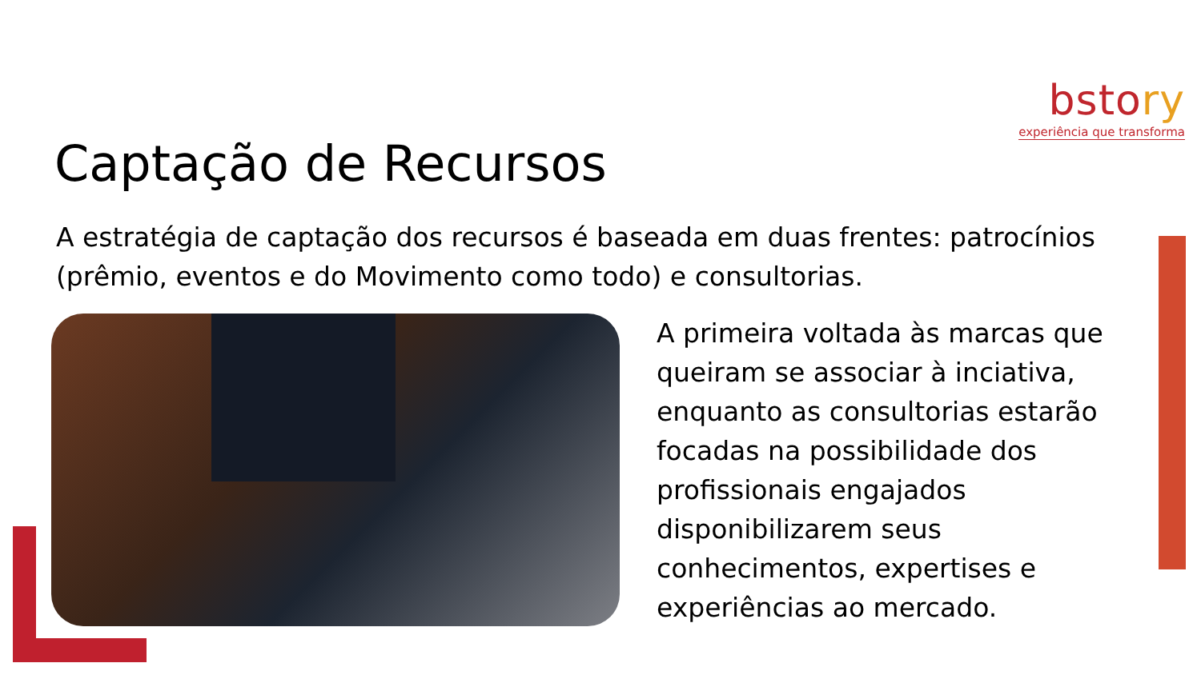bstory
experiência que transforma
Captação de Recursos
A estratégia de captação dos recursos é baseada em duas frentes: patrocínios (prêmio, eventos e do Movimento como todo) e consultorias.
A primeira voltada às marcas que queiram se associar à inciativa, enquanto as consultorias estarão focadas na possibilidade dos profissionais engajados disponibilizarem seus conhecimentos, expertises e experiências ao mercado.